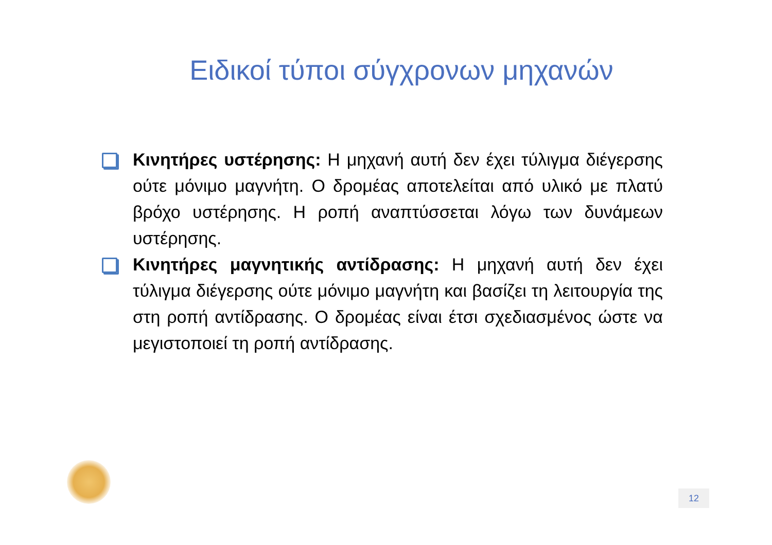Ειδικοί τύποι σύγχρονων μηχανών
Κινητήρες υστέρησης: Η μηχανή αυτή δεν έχει τύλιγμα διέγερσης ούτε μόνιμο μαγνήτη. Ο δρομέας αποτελείται από υλικό με πλατύ βρόχο υστέρησης. Η ροπή αναπτύσσεται λόγω των δυνάμεων υστέρησης.
Κινητήρες μαγνητικής αντίδρασης: Η μηχανή αυτή δεν έχει τύλιγμα διέγερσης ούτε μόνιμο μαγνήτη και βασίζει τη λειτουργία της στη ροπή αντίδρασης. Ο δρομέας είναι έτσι σχεδιασμένος ώστε να μεγιστοποιεί τη ροπή αντίδρασης.
12